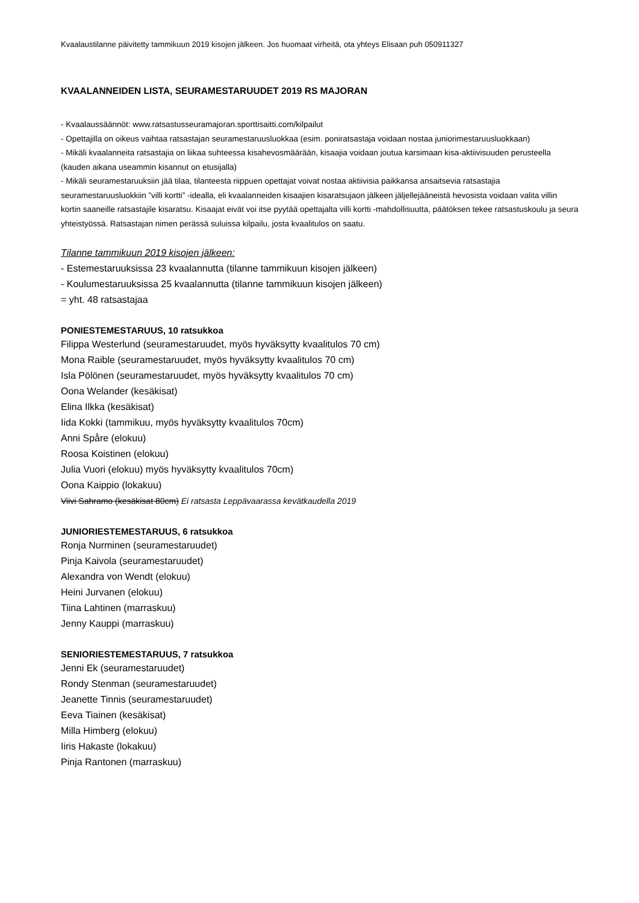Kvaalaustilanne päivitetty tammikuun 2019 kisojen jälkeen. Jos huomaat virheitä, ota yhteys Elisaan puh 050911327
KVAALANNEIDEN LISTA, SEURAMESTARUUDET 2019 RS MAJORAN
- Kvaalaussäännöt: www.ratsastusseuramajoran.sporttisaitti.com/kilpailut
- Opettajilla on oikeus vaihtaa ratsastajan seuramestaruusluokkaa (esim. poniratsastaja voidaan nostaa juniorimestaruusluokkaan)
- Mikäli kvaalanneita ratsastajia on liikaa suhteessa kisahevosmäärään, kisaajia voidaan joutua karsimaan kisa-aktiivisuuden perusteella (kauden aikana useammin kisannut on etusijalla)
- Mikäli seuramestaruuksiin jää tilaa, tilanteesta riippuen opettajat voivat nostaa aktiivisia paikkansa ansaitsevia ratsastajia seuramestaruusluokkiin ”villi kortti” -idealla, eli kvaalanneiden kisaajien kisaratsujaon jälkeen jäljellejääneistä hevosista voidaan valita villin kortin saaneille ratsastajile kisaratsu. Kisaajat eivät voi itse pyytää opettajalta villi kortti -mahdollisuutta, päätöksen tekee ratsastuskoulu ja seura yhteistyössä. Ratsastajan nimen perässä suluissa kilpailu, josta kvaalitulos on saatu.
Tilanne tammikuun 2019 kisojen jälkeen:
- Estemestaruuksissa 23 kvaalannutta (tilanne tammikuun kisojen jälkeen)
- Koulumestaruuksissa 25 kvaalannutta (tilanne tammikuun kisojen jälkeen)
= yht. 48 ratsastajaa
PONIESTEMESTARUUS, 10 ratsukkoa
Filippa Westerlund (seuramestaruudet, myös hyväksytty kvaalitulos 70 cm)
Mona Raible (seuramestaruudet, myös hyväksytty kvaalitulos 70 cm)
Isla Pölönen (seuramestaruudet, myös hyväksytty kvaalitulos 70 cm)
Oona Welander (kesäkisat)
Elina Ilkka (kesäkisat)
Iida Kokki (tammikuu, myös hyväksytty kvaalitulos 70cm)
Anni Spåre (elokuu)
Roosa Koistinen (elokuu)
Julia Vuori (elokuu) myös hyväksytty kvaalitulos 70cm)
Oona Kaippio (lokakuu)
Viivi Sahramo (kesäkisat 80cm) Ei ratsasta Leppävaarassa kevätkaudella 2019
JUNIORIESTEMESTARUUS, 6 ratsukkoa
Ronja Nurminen (seuramestaruudet)
Pinja Kaivola (seuramestaruudet)
Alexandra von Wendt (elokuu)
Heini Jurvanen (elokuu)
Tiina Lahtinen (marraskuu)
Jenny Kauppi (marraskuu)
SENIORIESTEMESTARUUS, 7 ratsukkoa
Jenni Ek (seuramestaruudet)
Rondy Stenman (seuramestaruudet)
Jeanette Tinnis (seuramestaruudet)
Eeva Tiainen (kesäkisat)
Milla Himberg (elokuu)
Iiris Hakaste (lokakuu)
Pinja Rantonen (marraskuu)